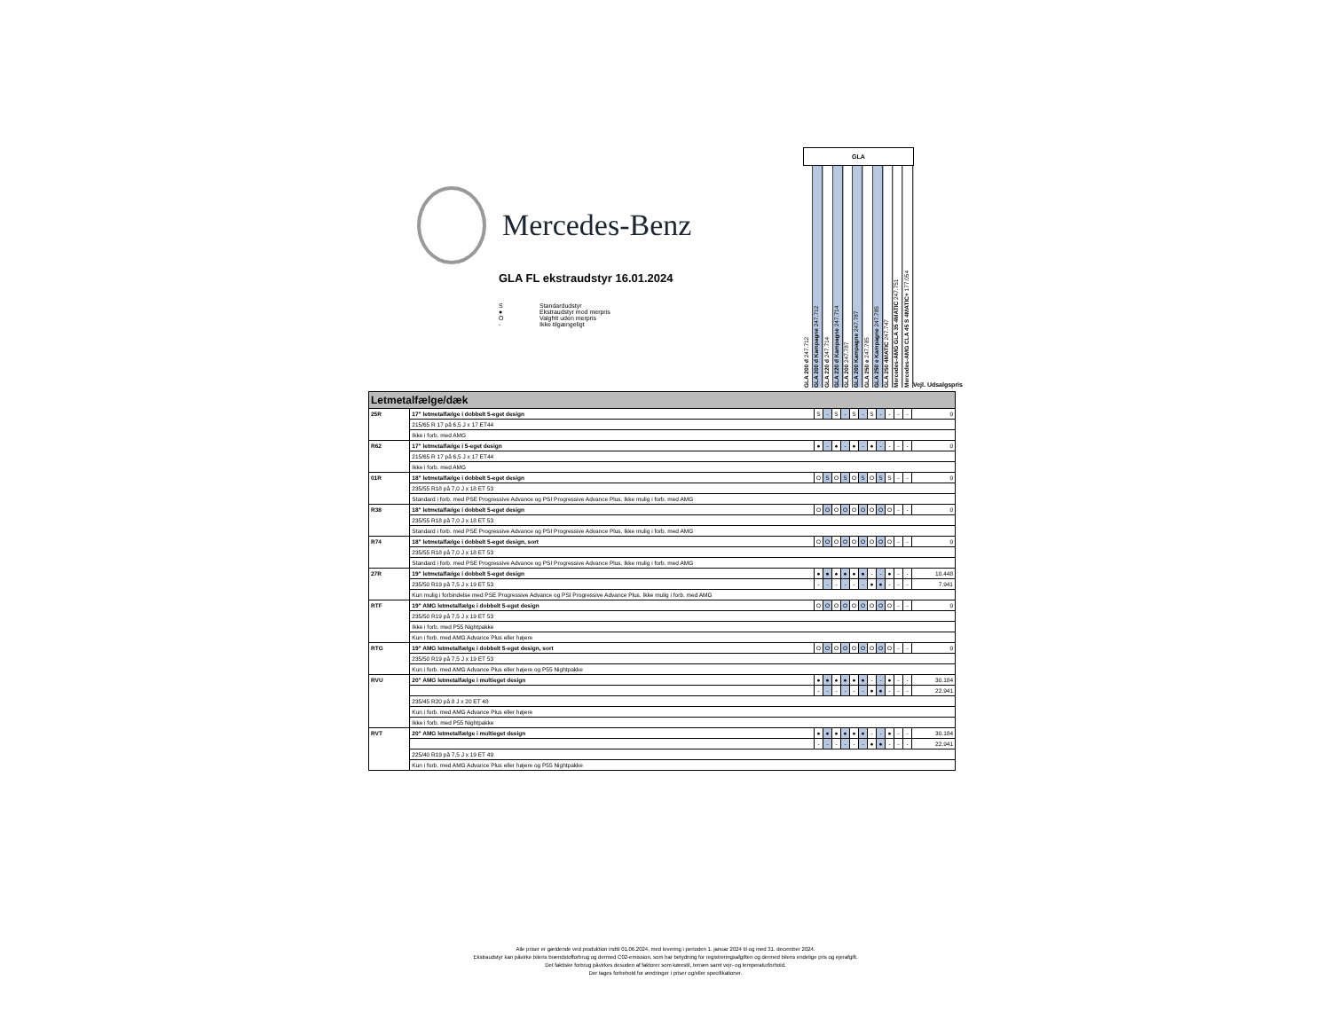Mercedes-Benz
GLA FL ekstraudstyr 16.01.2024
S Standardudstyr
● Ekstraudstyr mod merpris
O Valgfrit uden merpris
- Ikke tilgængeligt
GLA
GLA 200 d 247.712
GLA 200 d Kampagne 247.712
GLA 220 d 247.714
GLA 220 d Kampagne 247.714
GLA 200 247.787
GLA 200 Kampagne 247.787
GLA 250 e 247.785
GLA 250 e Kampagne 247.785
GLA 250 4MATIC 247.747
Mercedes-AMG GLA 35 4MATIC 247.751
Mercedes-AMG CLA 45 S 4MATIC+ 177.054
Vejl. Udsalgspris
| Letmetalfælge/dæk | | | | | | | | | | | | | |
| 25R | 17" letmetalfælge i dobbelt 5-eget design | S | - | S | - | S | - | S | - | - | - | - | 0 |
| | 215/65 R 17 på 6,5 J x 17 ET44 | | | | | | | | | | | | |
| | Ikke i forb. med AMG | | | | | | | | | | | | |
| R62 | 17" letmetalfælge i 5-eget design | ● | - | ● | - | ● | - | ● | - | - | - | - | 0 |
| | 215/65 R 17 på 6,5 J x 17 ET44 | | | | | | | | | | | | |
| | Ikke i forb. med AMG | | | | | | | | | | | | |
| 01R | 18" letmetalfælge i dobbelt 5-eget design | O | S | O | S | O | S | O | S | S | - | - | 0 |
| | 235/55 R18 på 7,0 J x 18 ET 53 | | | | | | | | | | | | |
| | Standard i forb. med PSE Progressive Advance og PSI Progressive Advance Plus. Ikke mulig i forb. med AMG | | | | | | | | | | | | |
| R38 | 18" letmetalfælge i dobbelt 5-eget design | O | O | O | O | O | O | O | O | O | - | - | 0 |
| | 235/55 R18 på 7,0 J x 18 ET 53 | | | | | | | | | | | | |
| | Standard i forb. med PSE Progressive Advance og PSI Progressive Advance Plus. Ikke mulig i forb. med AMG | | | | | | | | | | | | |
| R74 | 18" letmetalfælge i dobbelt 5-eget design, sort | O | O | O | O | O | O | O | O | O | - | - | 0 |
| | 235/55 R18 på 7,0 J x 18 ET 53 | | | | | | | | | | | | |
| | Standard i forb. med PSE Progressive Advance og PSI Progressive Advance Plus. Ikke mulig i forb. med AMG | | | | | | | | | | | | |
| 27R | 19" letmetalfælge i dobbelt 5-eget design | ● | ● | ● | ● | ● | ● | - | - | ● | - | - | 10.448 |
| | 235/50 R19 på 7,5 J x 19 ET 53 | - | - | - | - | - | - | ● | ● | - | - | - | 7.941 |
| | Kun mulig i forbindelse med PSE Progressive Advance og PSI Progressive Advance Plus. Ikke mulig i forb. med AMG | | | | | | | | | | | | |
| RTF | 19" AMG letmetalfælge i dobbelt 5-eget design | O | O | O | O | O | O | O | O | O | - | - | 0 |
| | 235/50 R19 på 7,5 J x 19 ET 53 | | | | | | | | | | | | |
| | Ikke i forb. med P55 Nightpakke | | | | | | | | | | | | |
| | Kun i forb. med AMG Advance Plus eller højere | | | | | | | | | | | | |
| RTG | 19" AMG letmetalfælge i dobbelt 5-eget design, sort | O | O | O | O | O | O | O | O | O | - | - | 0 |
| | 235/50 R19 på 7,5 J x 19 ET 53 | | | | | | | | | | | | |
| | Kun i forb. med AMG Advance Plus eller højere og P55 Nightpakke | | | | | | | | | | | | |
| RVU | 20" AMG letmetalfælge i multieget design | ● | ● | ● | ● | ● | ● | - | - | ● | - | - | 30.184 |
| | | - | - | - | - | - | - | ● | ● | - | - | - | 22.941 |
| | 235/45 R20 på 8 J x 20 ET 48 | | | | | | | | | | | | |
| | Kun i forb. med AMG Advance Plus eller højere | | | | | | | | | | | | |
| | Ikke i forb. med P55 Nightpakke | | | | | | | | | | | | |
| RVT | 20" AMG letmetalfælge i multieget design | ● | ● | ● | ● | ● | ● | - | - | ● | - | - | 30.184 |
| | | - | - | - | - | - | - | ● | ● | - | - | - | 22.941 |
| | 225/40 R19 på 7,5 J x 19 ET 49 | | | | | | | | | | | | |
| | Kun i forb. med AMG Advance Plus eller højere og P55 Nightpakke | | | | | | | | | | | | |
Alle priser er gældende ved produktion indtil 01.06.2024, med levering i perioden 1. januar 2024 til og med 31. december 2024.
Ekstraudstyr kan påvirke bilens brændstofforbrug og dermed C02-emission, som har betydning for registreringsafgiften og dermed bilens endelige pris og ejerafgift.
Det faktiske forbrug påvirkes desuden af faktorer som kørestil, terræn samt vejr- og temperaturforhold.
Der tages forbehold for ændringer i priser og/eller specifikationer.